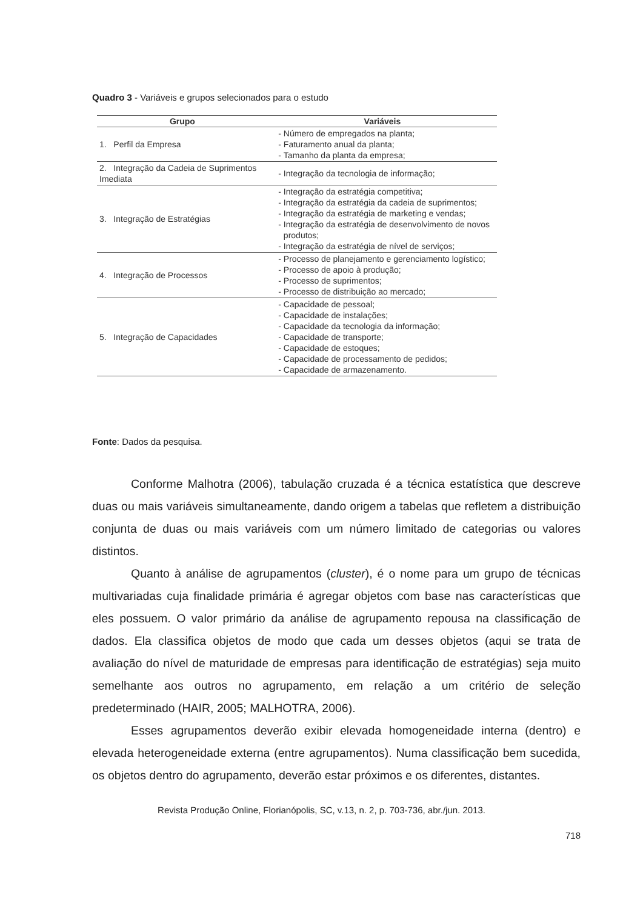Quadro 3 - Variáveis e grupos selecionados para o estudo
| Grupo | Variáveis |
| --- | --- |
| 1. Perfil da Empresa | Número de empregados na planta; Faturamento anual da planta; Tamanho da planta da empresa; |
| 2. Integração da Cadeia de Suprimentos Imediata | Integração da tecnologia de informação; |
| 3. Integração de Estratégias | Integração da estratégia competitiva; Integração da estratégia da cadeia de suprimentos; Integração da estratégia de marketing e vendas; Integração da estratégia de desenvolvimento de novos produtos; Integração da estratégia de nível de serviços; |
| 4. Integração de Processos | Processo de planejamento e gerenciamento logístico; Processo de apoio à produção; Processo de suprimentos; Processo de distribuição ao mercado; |
| 5. Integração de Capacidades | Capacidade de pessoal; Capacidade de instalações; Capacidade da tecnologia da informação; Capacidade de transporte; Capacidade de estoques; Capacidade de processamento de pedidos; Capacidade de armazenamento. |
Fonte: Dados da pesquisa.
Conforme Malhotra (2006), tabulação cruzada é a técnica estatística que descreve duas ou mais variáveis simultaneamente, dando origem a tabelas que refletem a distribuição conjunta de duas ou mais variáveis com um número limitado de categorias ou valores distintos.
Quanto à análise de agrupamentos (cluster), é o nome para um grupo de técnicas multivariadas cuja finalidade primária é agregar objetos com base nas características que eles possuem. O valor primário da análise de agrupamento repousa na classificação de dados. Ela classifica objetos de modo que cada um desses objetos (aqui se trata de avaliação do nível de maturidade de empresas para identificação de estratégias) seja muito semelhante aos outros no agrupamento, em relação a um critério de seleção predeterminado (HAIR, 2005; MALHOTRA, 2006).
Esses agrupamentos deverão exibir elevada homogeneidade interna (dentro) e elevada heterogeneidade externa (entre agrupamentos). Numa classificação bem sucedida, os objetos dentro do agrupamento, deverão estar próximos e os diferentes, distantes.
Revista Produção Online, Florianópolis, SC, v.13, n. 2, p. 703-736, abr./jun. 2013.
718